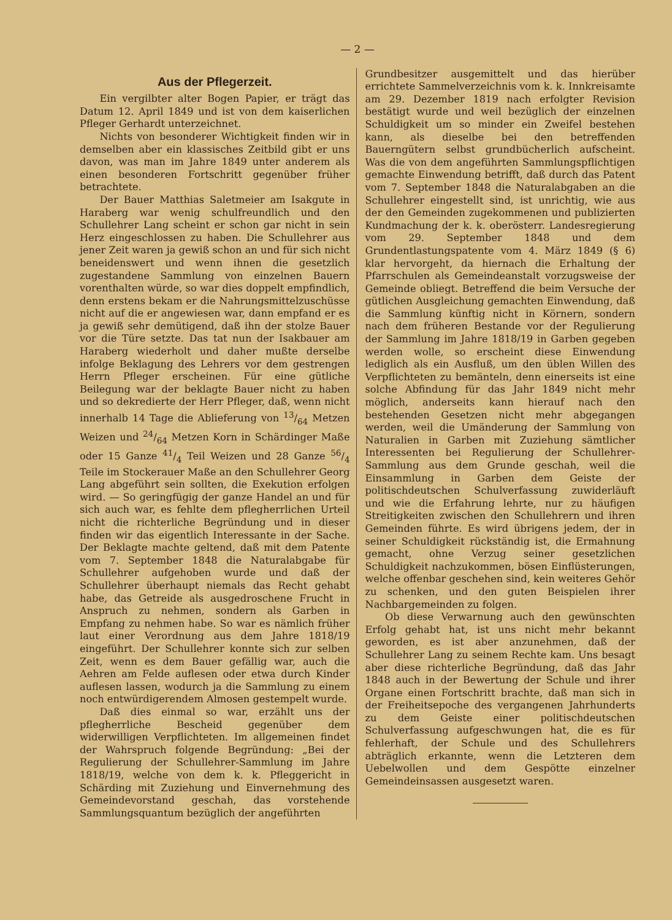— 2 —
Aus der Pflegerzeit.
Ein vergilbter alter Bogen Papier, er trägt das Datum 12. April 1849 und ist von dem kaiserlichen Pfleger Gerhardt unterzeichnet.
Nichts von besonderer Wichtigkeit finden wir in demselben aber ein klassisches Zeitbild gibt er uns davon, was man im Jahre 1849 unter anderem als einen besonderen Fortschritt gegenüber früher betrachtete.
Der Bauer Matthias Saletmeier am Isakgute in Haraberg war wenig schulfreundlich und den Schullehrer Lang scheint er schon gar nicht in sein Herz eingeschlossen zu haben. Die Schullehrer aus jener Zeit waren ja gewiß schon an und für sich nicht beneidenswert und wenn ihnen die gesetzlich zugestandene Sammlung von einzelnen Bauern vorenthalten würde, so war dies doppelt empfindlich, denn erstens bekam er die Nahrungsmittelzuschüsse nicht auf die er angewiesen war, dann empfand er es ja gewiß sehr demütigend, daß ihn der stolze Bauer vor die Türe setzte. Das tat nun der Isakbauer am Haraberg wiederholt und daher mußte derselbe infolge Beklagung des Lehrers vor dem gestrengen Herrn Pfleger erscheinen. Für eine gütliche Beilegung war der beklagte Bauer nicht zu haben und so dekredierte der Herr Pfleger, daß, wenn nicht innerhalb 14 Tage die Ablieferung von 13/64 Metzen Weizen und 24/64 Metzen Korn in Schärdinger Maße oder 15 Ganze 41/4 Teil Weizen und 28 Ganze 56/4 Teile im Stockerauer Maße an den Schullehrer Georg Lang abgeführt sein sollten, die Exekution erfolgen wird. — So geringfügig der ganze Handel an und für sich auch war, es fehlte dem pflegherrlichen Urteil nicht die richterliche Begründung und in dieser finden wir das eigentlich Interessante in der Sache. Der Beklagte machte geltend, daß mit dem Patente vom 7. September 1848 die Naturalabgabe für Schullehrer aufgehoben wurde und daß der Schullehrer überhaupt niemals das Recht gehabt habe, das Getreide als ausgedroschene Frucht in Anspruch zu nehmen, sondern als Garben in Empfang zu nehmen habe. So war es nämlich früher laut einer Verordnung aus dem Jahre 1818/19 eingeführt. Der Schullehrer konnte sich zur selben Zeit, wenn es dem Bauer gefällig war, auch die Aehren am Felde auflesen oder etwa durch Kinder auflesen lassen, wodurch ja die Sammlung zu einem noch entwürdigerendem Almosen gestempelt wurde.
Daß dies einmal so war, erzählt uns der pflegherrliche Bescheid gegenüber dem widerwilligen Verpflichteten. Im allgemeinen findet der Wahrspruch folgende Begründung: „Bei der Regulierung der Schullehrer-Sammlung im Jahre 1818/19, welche von dem k. k. Pfleggericht in Schärding mit Zuziehung und Einvernehmung des Gemeindevorstand geschah, das vorstehende Sammlungsquantum bezüglich der angeführten
Grundbesitzer ausgemittelt und das hierüber errichtete Sammelverzeichnis vom k. k. Innkreisamte am 29. Dezember 1819 nach erfolgter Revision bestätigt wurde und weil bezüglich der einzelnen Schuldigkeit um so minder ein Zweifel bestehen kann, als dieselbe bei den betreffenden Bauerngütern selbst grundbücherlich aufscheint. Was die von dem angeführten Sammlungspflichtigen gemachte Einwendung betrifft, daß durch das Patent vom 7. September 1848 die Naturalabgaben an die Schullehrer eingestellt sind, ist unrichtig, wie aus der den Gemeinden zugekommenen und publizierten Kundmachung der k. k. oberösterr. Landesregierung vom 29. September 1848 und dem Grundentlastungspatente vom 4. März 1849 (§ 6) klar hervorgeht, da hiernach die Erhaltung der Pfarrschulen als Gemeindeanstalt vorzugsweise der Gemeinde obliegt. Betreffend die beim Versuche der gütlichen Ausgleichung gemachten Einwendung, daß die Sammlung künftig nicht in Körnern, sondern nach dem früheren Bestande vor der Regulierung der Sammlung im Jahre 1818/19 in Garben gegeben werden wolle, so erscheint diese Einwendung lediglich als ein Ausfluß, um den üblen Willen des Verpflichteten zu bemänteln, denn einerseits ist eine solche Abfindung für das Jahr 1849 nicht mehr möglich, anderseits kann hierauf nach den bestehenden Gesetzen nicht mehr abgegangen werden, weil die Umänderung der Sammlung von Naturalien in Garben mit Zuziehung sämtlicher Interessenten bei Regulierung der Schullehrer-Sammlung aus dem Grunde geschah, weil die Einsammlung in Garben dem Geiste der politischdeutschen Schulverfassung zuwiderläuft und wie die Erfahrung lehrte, nur zu häufigen Streitigkeiten zwischen den Schullehrern und ihren Gemeinden führte. Es wird übrigens jedem, der in seiner Schuldigkeit rückständig ist, die Ermahnung gemacht, ohne Verzug seiner gesetzlichen Schuldigkeit nachzukommen, bösen Einflüsterungen, welche offenbar geschehen sind, kein weiteres Gehör zu schenken, und den guten Beispielen ihrer Nachbargemeinden zu folgen.
Ob diese Verwarnung auch den gewünschten Erfolg gehabt hat, ist uns nicht mehr bekannt geworden, es ist aber anzunehmen, daß der Schullehrer Lang zu seinem Rechte kam. Uns besagt aber diese richterliche Begründung, daß das Jahr 1848 auch in der Bewertung der Schule und ihrer Organe einen Fortschritt brachte, daß man sich in der Freiheitsepoche des vergangenen Jahrhunderts zu dem Geiste einer politischdeutschen Schulverfassung aufgeschwungen hat, die es für fehlerhaft, der Schule und des Schullehrers abträglich erkannte, wenn die Letzteren dem Uebelwollen und dem Gespötte einzelner Gemeindeinsassen ausgesetzt waren.